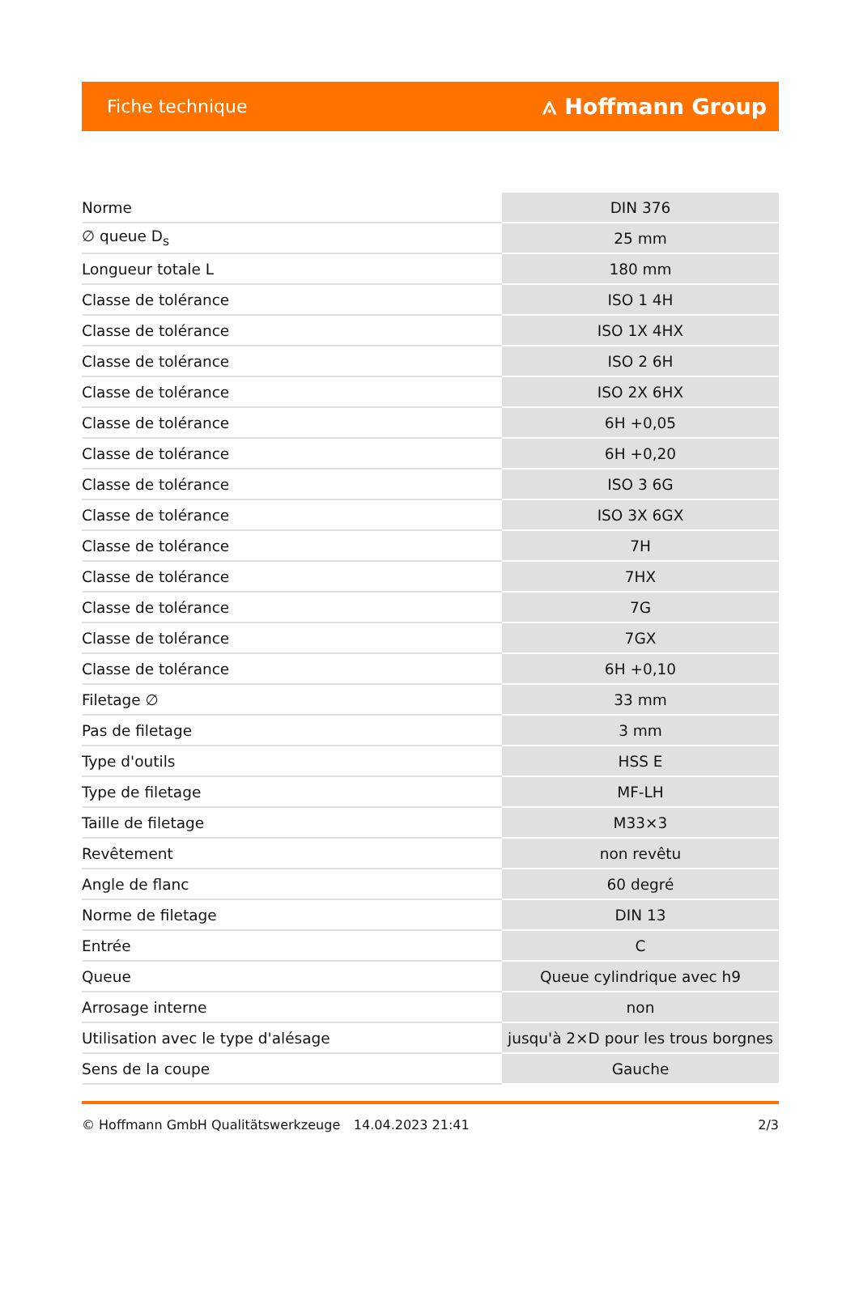Fiche technique ⟑ Hoffmann Group
| Norme | DIN 376 |
| ∅ queue D<sub>s</sub> | 25 mm |
| Longueur totale L | 180 mm |
| Classe de tolérance | ISO 1 4H |
| Classe de tolérance | ISO 1X 4HX |
| Classe de tolérance | ISO 2 6H |
| Classe de tolérance | ISO 2X 6HX |
| Classe de tolérance | 6H +0,05 |
| Classe de tolérance | 6H +0,20 |
| Classe de tolérance | ISO 3 6G |
| Classe de tolérance | ISO 3X 6GX |
| Classe de tolérance | 7H |
| Classe de tolérance | 7HX |
| Classe de tolérance | 7G |
| Classe de tolérance | 7GX |
| Classe de tolérance | 6H +0,10 |
| Filetage ∅ | 33 mm |
| Pas de filetage | 3 mm |
| Type d'outils | HSS E |
| Type de filetage | MF-LH |
| Taille de filetage | M33×3 |
| Revêtement | non revêtu |
| Angle de flanc | 60 degré |
| Norme de filetage | DIN 13 |
| Entrée | C |
| Queue | Queue cylindrique avec h9 |
| Arrosage interne | non |
| Utilisation avec le type d'alésage | jusqu'à 2×D pour les trous borgnes |
| Sens de la coupe | Gauche |
© Hoffmann GmbH Qualitätswerkzeuge 14.04.2023 21:41 2/3